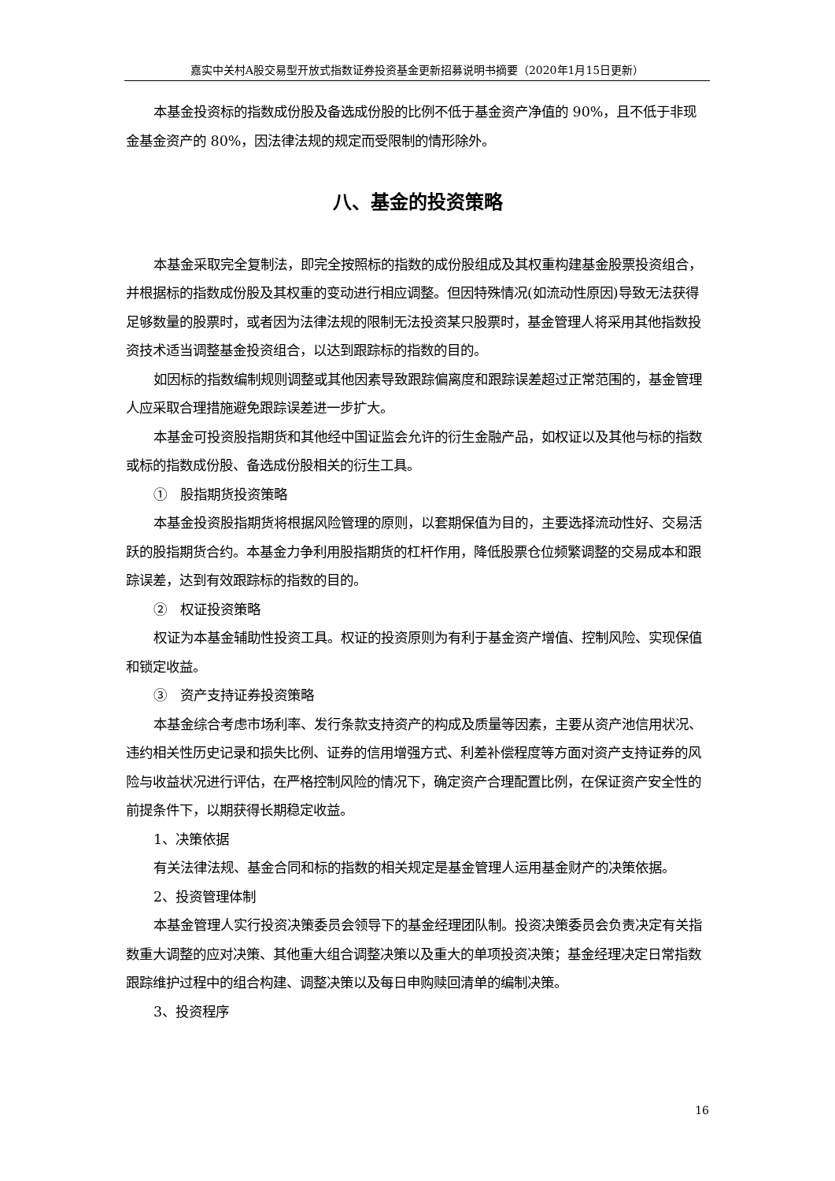嘉实中关村A股交易型开放式指数证券投资基金更新招募说明书摘要（2020年1月15日更新）
本基金投资标的指数成份股及备选成份股的比例不低于基金资产净值的 90%，且不低于非现金基金资产的 80%，因法律法规的规定而受限制的情形除外。
八、基金的投资策略
本基金采取完全复制法，即完全按照标的指数的成份股组成及其权重构建基金股票投资组合，并根据标的指数成份股及其权重的变动进行相应调整。但因特殊情况(如流动性原因)导致无法获得足够数量的股票时，或者因为法律法规的限制无法投资某只股票时，基金管理人将采用其他指数投资技术适当调整基金投资组合，以达到跟踪标的指数的目的。
如因标的指数编制规则调整或其他因素导致跟踪偏离度和跟踪误差超过正常范围的，基金管理人应采取合理措施避免跟踪误差进一步扩大。
本基金可投资股指期货和其他经中国证监会允许的衍生金融产品，如权证以及其他与标的指数或标的指数成份股、备选成份股相关的衍生工具。
①　股指期货投资策略
本基金投资股指期货将根据风险管理的原则，以套期保值为目的，主要选择流动性好、交易活跃的股指期货合约。本基金力争利用股指期货的杠杆作用，降低股票仓位频繁调整的交易成本和跟踪误差，达到有效跟踪标的指数的目的。
②　权证投资策略
权证为本基金辅助性投资工具。权证的投资原则为有利于基金资产增值、控制风险、实现保值和锁定收益。
③　资产支持证券投资策略
本基金综合考虑市场利率、发行条款支持资产的构成及质量等因素，主要从资产池信用状况、违约相关性历史记录和损失比例、证券的信用增强方式、利差补偿程度等方面对资产支持证券的风险与收益状况进行评估，在严格控制风险的情况下，确定资产合理配置比例，在保证资产安全性的前提条件下，以期获得长期稳定收益。
1、决策依据
有关法律法规、基金合同和标的指数的相关规定是基金管理人运用基金财产的决策依据。
2、投资管理体制
本基金管理人实行投资决策委员会领导下的基金经理团队制。投资决策委员会负责决定有关指数重大调整的应对决策、其他重大组合调整决策以及重大的单项投资决策；基金经理决定日常指数跟踪维护过程中的组合构建、调整决策以及每日申购赎回清单的编制决策。
3、投资程序
16